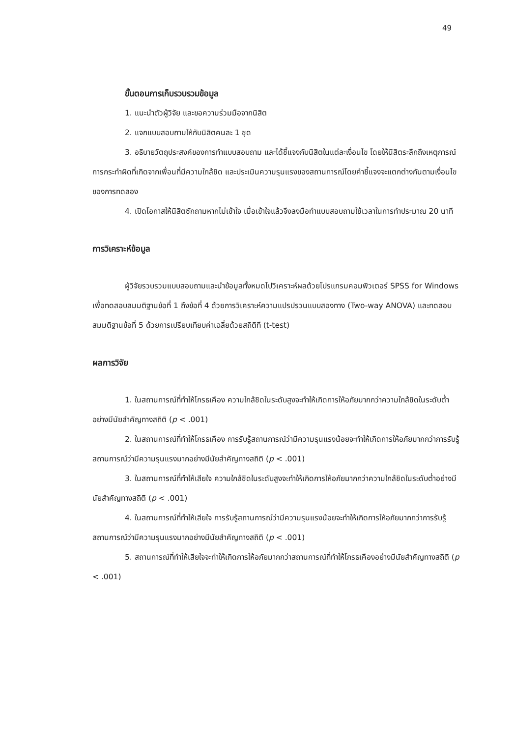49
ขั้นตอนการเก็บรวบรวมข้อมูล
1. แนะนำตัวผู้วิจัย และขอความร่วมมือจากนิสิต
2. แจกแบบสอบถามให้กับนิสิตคนละ 1 ชุด
3. อธิบายวัตถุประสงค์ของการทำแบบสอบถาม และได้ชี้แจงกับนิสิตในแต่ละเงื่อนไข โดยให้นิสิตระลึกถึงเหตุการณ์การกระทำผิดที่เกิดจากเพื่อนที่มีความใกล้ชิด และประเมินความรุนแรงของสถานการณ์โดยคำชี้แจงจะแตกต่างกันตามเงื่อนไขของการทดลอง
4. เปิดโอกาสให้นิสิตซักถามหากไม่เข้าใจ เมื่อเข้าใจแล้วจึงลงมือทำแบบสอบถามใช้เวลาในการทำประมาณ 20 นาที
การวิเคราะห์ข้อมูล
ผู้วิจัยรวบรวมแบบสอบถามและนำข้อมูลทั้งหมดไปวิเคราะห์ผลด้วยโปรแกรมคอมพิวเตอร์ SPSS for Windows เพื่อทดสอบสมมติฐานข้อที่ 1 ถึงข้อที่ 4 ด้วยการวิเคราะห์ความแปรปรวนแบบสองทาง (Two-way ANOVA) และทดสอบสมมติฐานข้อที่ 5 ด้วยการเปรียบเทียบค่าเฉลี่ยด้วยสถิติที (t-test)
ผลการวิจัย
1. ในสถานการณ์ที่ทำให้โกรธเคือง ความใกล้ชิดในระดับสูงจะทำให้เกิดการให้อภัยมากกว่าความใกล้ชิดในระดับต่ำอย่างมีนัยสำคัญทางสถิติ (p < .001)
2. ในสถานการณ์ที่ทำให้โกรธเคือง การรับรู้สถานการณ์ว่ามีความรุนแรงน้อยจะทำให้เกิดการให้อภัยมากกว่าการรับรู้สถานการณ์ว่ามีความรุนแรงมากอย่างมีนัยสำคัญทางสถิติ (p < .001)
3. ในสถานการณ์ที่ทำให้เสียใจ ความใกล้ชิดในระดับสูงจะทำให้เกิดการให้อภัยมากกว่าความใกล้ชิดในระดับต่ำอย่างมีนัยสำคัญทางสถิติ (p < .001)
4. ในสถานการณ์ที่ทำให้เสียใจ การรับรู้สถานการณ์ว่ามีความรุนแรงน้อยจะทำให้เกิดการให้อภัยมากกว่าการรับรู้สถานการณ์ว่ามีความรุนแรงมากอย่างมีนัยสำคัญทางสถิติ (p < .001)
5. สถานการณ์ที่ทำให้เสียใจจะทำให้เกิดการให้อภัยมากกว่าสถานการณ์ที่ทำให้โกรธเคืองอย่างมีนัยสำคัญทางสถิติ (p < .001)